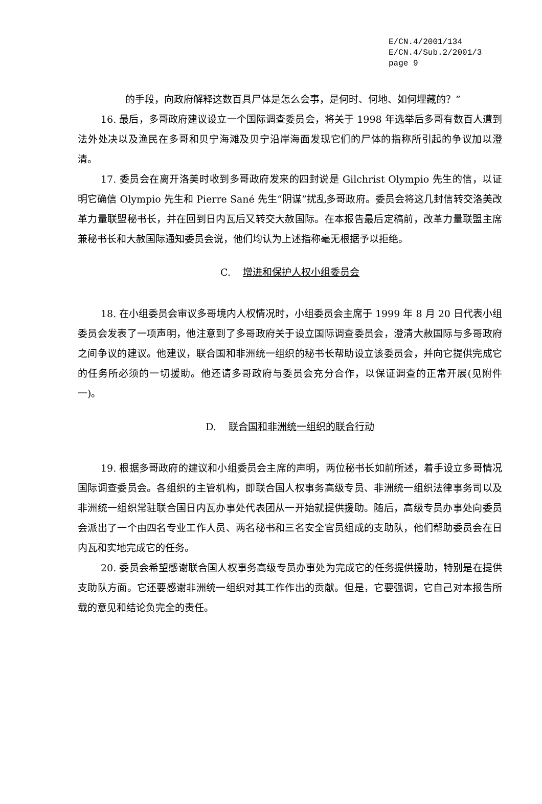E/CN.4/2001/134
E/CN.4/Sub.2/2001/3
page 9
的手段，向政府解释这数百具尸体是怎么会事，是何时、何地、如何埋藏的？”
16. 最后，多哥政府建议设立一个国际调查委员会，将关于 1998 年选举后多哥有数百人遭到法外处决以及渔民在多哥和贝宁海滩及贝宁沿岸海面发现它们的尸体的指称所引起的争议加以澄清。
17. 委员会在离开洛美时收到多哥政府发来的四封说是 Gilchrist Olympio 先生的信，以证明它确信 Olympio 先生和 Pierre Sané 先生“阴谋”扰乱多哥政府。委员会将这几封信转交洛美改革力量联盟秘书长，并在回到日内瓦后又转交大赦国际。在本报告最后定稿前，改革力量联盟主席兼秘书长和大赦国际通知委员会说，他们均认为上述指称毫无根据予以拒绝。
C. 增进和保护人权小组委员会
18. 在小组委员会审议多哥境内人权情况时，小组委员会主席于 1999 年 8 月 20 日代表小组委员会发表了一项声明，他注意到了多哥政府关于设立国际调查委员会，澄清大赦国际与多哥政府之间争议的建议。他建议，联合国和非洲统一组织的秘书长帮助设立该委员会，并向它提供完成它的任务所必须的一切援助。他还请多哥政府与委员会充分合作，以保证调查的正常开展(见附件一)。
D. 联合国和非洲统一组织的联合行动
19. 根据多哥政府的建议和小组委员会主席的声明，两位秘书长如前所述，着手设立多哥情况国际调查委员会。各组织的主管机构，即联合国人权事务高级专员、非洲统一组织法律事务司以及非洲统一组织常驻联合国日内瓦办事处代表团从一开始就提供援助。随后，高级专员办事处向委员会派出了一个由四名专业工作人员、两名秘书和三名安全官员组成的支助队，他们帮助委员会在日内瓦和实地完成它的任务。
20. 委员会希望感谢联合国人权事务高级专员办事处为完成它的任务提供援助，特别是在提供支助队方面。它还要感谢非洲统一组织对其工作作出的贡献。但是，它要强调，它自己对本报告所载的意见和结论负完全的责任。